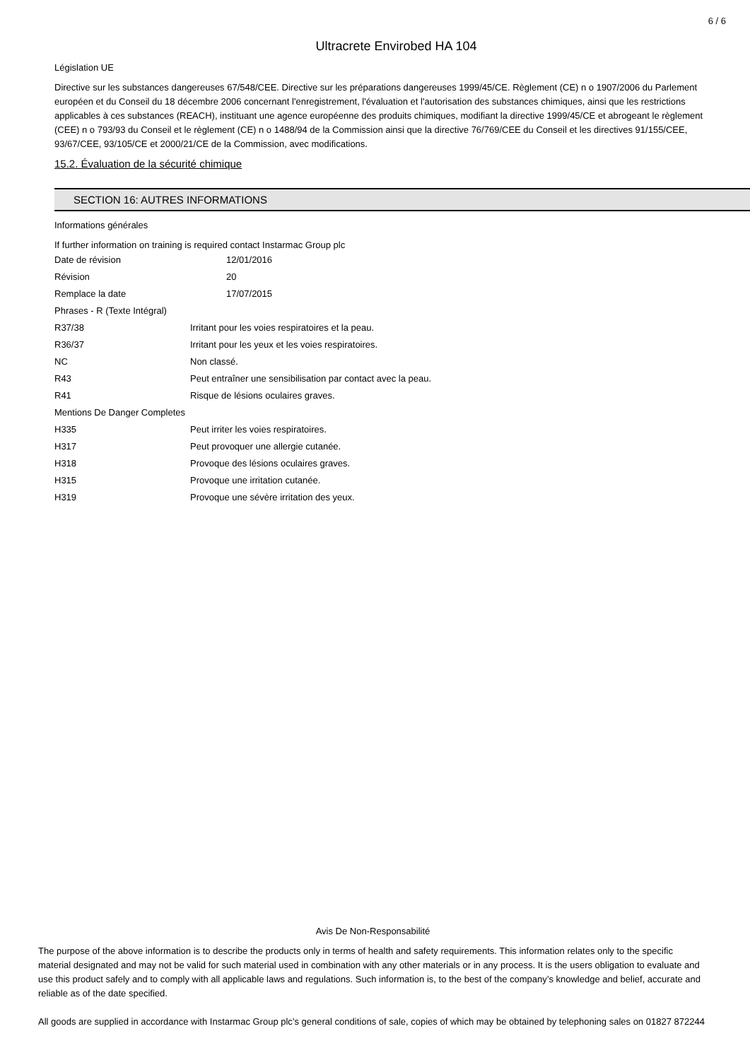6 / 6
Ultracrete Envirobed HA 104
Législation UE
Directive sur les substances dangereuses 67/548/CEE. Directive sur les préparations dangereuses 1999/45/CE. Règlement (CE) n o 1907/2006 du Parlement européen et du Conseil du 18 décembre 2006 concernant l'enregistrement, l'évaluation et l'autorisation des substances chimiques, ainsi que les restrictions applicables à ces substances (REACH), instituant une agence européenne des produits chimiques, modifiant la directive 1999/45/CE et abrogeant le règlement (CEE) n o 793/93 du Conseil et le règlement (CE) n o 1488/94 de la Commission ainsi que la directive 76/769/CEE du Conseil et les directives 91/155/CEE, 93/67/CEE, 93/105/CE et 2000/21/CE de la Commission, avec modifications.
15.2. Évaluation de la sécurité chimique
SECTION 16: AUTRES INFORMATIONS
Informations générales
If further information on training is required contact Instarmac Group plc
| Date de révision | 12/01/2016 |
| Révision | 20 |
| Remplace la date | 17/07/2015 |
| Phrases - R (Texte Intégral) | |
| R37/38 | Irritant pour les voies respiratoires et la peau. |
| R36/37 | Irritant pour les yeux et les voies respiratoires. |
| NC | Non classé. |
| R43 | Peut entraîner une sensibilisation par contact avec la peau. |
| R41 | Risque de lésions oculaires graves. |
| Mentions De Danger Completes | |
| H335 | Peut irriter les voies respiratoires. |
| H317 | Peut provoquer une allergie cutanée. |
| H318 | Provoque des lésions oculaires graves. |
| H315 | Provoque une irritation cutanée. |
| H319 | Provoque une sévère irritation des yeux. |
Avis De Non-Responsabilité
The purpose of the above information is to describe the products only in terms of health and safety requirements. This information relates only to the specific material designated and may not be valid for such material used in combination with any other materials or in any process. It is the users obligation to evaluate and use this product safely and to comply with all applicable laws and regulations. Such information is, to the best of the company’s knowledge and belief, accurate and reliable as of the date specified.
All goods are supplied in accordance with Instarmac Group plc’s general conditions of sale, copies of which may be obtained by telephoning sales on 01827 872244